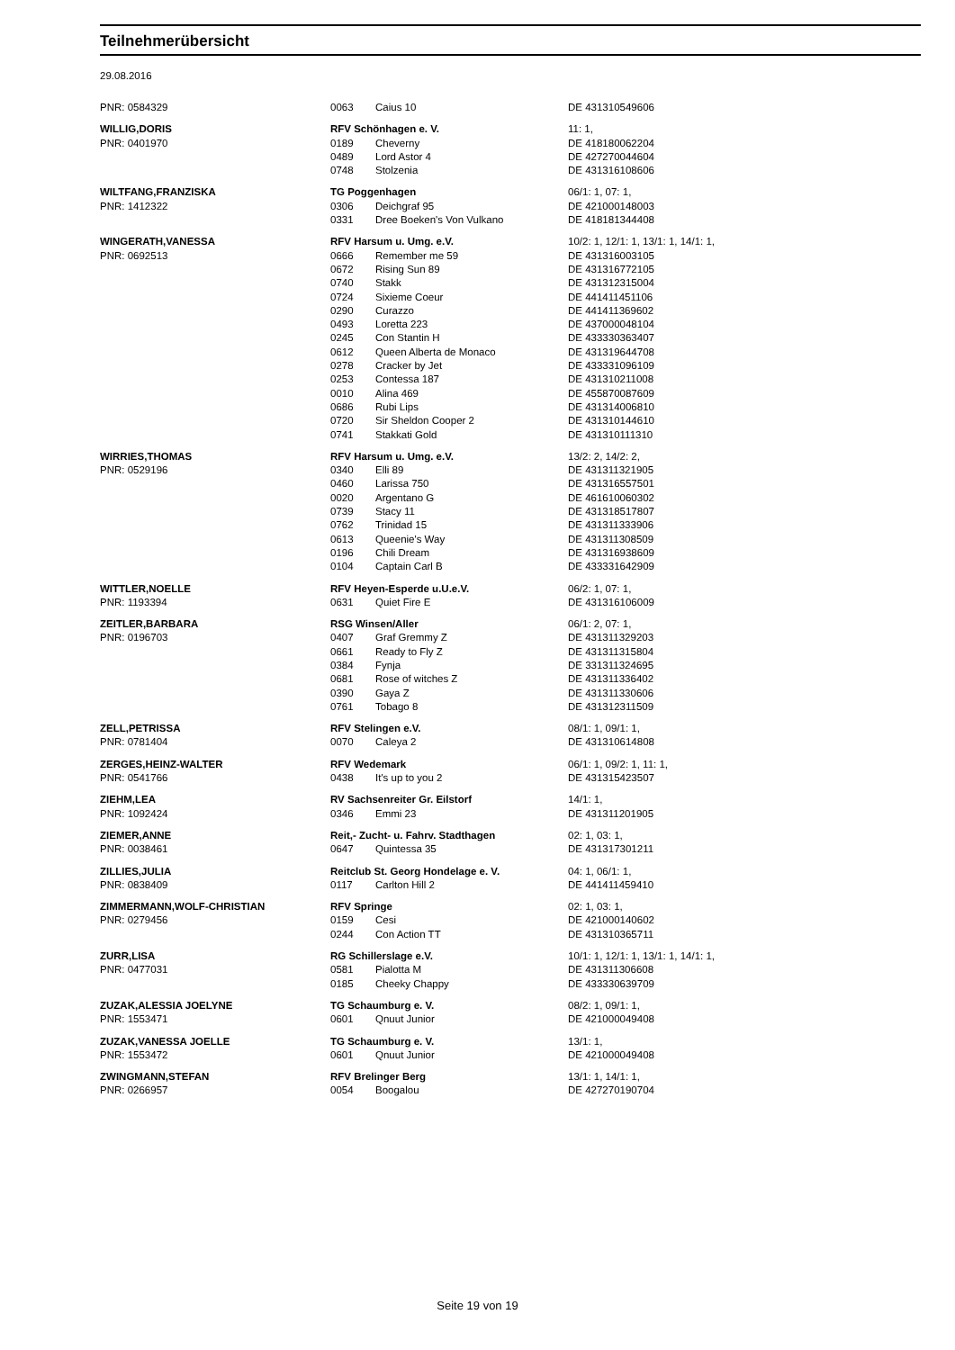Teilnehmerübersicht
29.08.2016
| PNR: 0584329 | 0063 | Caius 10 | DE 431310549606 |
| WILLIG,DORIS | RFV Schönhagen e. V. | | 11: 1, |
| PNR: 0401970 | 0189 | Cheverny | DE 418180062204 |
| | 0489 | Lord Astor 4 | DE 427270044604 |
| | 0748 | Stolzenia | DE 431316108606 |
| WILTFANG,FRANZISKA | TG Poggenhagen | | 06/1: 1, 07: 1, |
| PNR: 1412322 | 0306 | Deichgraf 95 | DE 421000148003 |
| | 0331 | Dree Boeken's Von Vulkano | DE 418181344408 |
| WINGERATH,VANESSA | RFV Harsum u. Umg. e.V. | | 10/2: 1, 12/1: 1, 13/1: 1, 14/1: 1, |
| PNR: 0692513 | 0666 | Remember me 59 | DE 431316003105 |
| | 0672 | Rising Sun 89 | DE 431316772105 |
| | 0740 | Stakk | DE 431312315004 |
| | 0724 | Sixieme Coeur | DE 441411451106 |
| | 0290 | Curazzo | DE 441411369602 |
| | 0493 | Loretta 223 | DE 437000048104 |
| | 0245 | Con Stantin H | DE 433330363407 |
| | 0612 | Queen Alberta de Monaco | DE 431319644708 |
| | 0278 | Cracker by Jet | DE 433331096109 |
| | 0253 | Contessa 187 | DE 431310211008 |
| | 0010 | Alina 469 | DE 455870087609 |
| | 0686 | Rubi Lips | DE 431314006810 |
| | 0720 | Sir Sheldon Cooper 2 | DE 431310144610 |
| | 0741 | Stakkati Gold | DE 431310111310 |
| WIRRIES,THOMAS | RFV Harsum u. Umg. e.V. | | 13/2: 2, 14/2: 2, |
| PNR: 0529196 | 0340 | Elli 89 | DE 431311321905 |
| | 0460 | Larissa 750 | DE 431316557501 |
| | 0020 | Argentano G | DE 461610060302 |
| | 0739 | Stacy 11 | DE 431318517807 |
| | 0762 | Trinidad 15 | DE 431311333906 |
| | 0613 | Queenie's Way | DE 431311308509 |
| | 0196 | Chili Dream | DE 431316938609 |
| | 0104 | Captain Carl B | DE 433331642909 |
| WITTLER,NOELLE | RFV Heyen-Esperde u.U.e.V. | | 06/2: 1, 07: 1, |
| PNR: 1193394 | 0631 | Quiet Fire E | DE 431316106009 |
| ZEITLER,BARBARA | RSG Winsen/Aller | | 06/1: 2, 07: 1, |
| PNR: 0196703 | 0407 | Graf Gremmy Z | DE 431311329203 |
| | 0661 | Ready to Fly Z | DE 431311315804 |
| | 0384 | Fynja | DE 331311324695 |
| | 0681 | Rose of witches Z | DE 431311336402 |
| | 0390 | Gaya Z | DE 431311330606 |
| | 0761 | Tobago 8 | DE 431312311509 |
| ZELL,PETRISSA | RFV Stelingen e.V. | | 08/1: 1, 09/1: 1, |
| PNR: 0781404 | 0070 | Caleya 2 | DE 431310614808 |
| ZERGES,HEINZ-WALTER | RFV Wedemark | | 06/1: 1, 09/2: 1, 11: 1, |
| PNR: 0541766 | 0438 | It's up to you 2 | DE 431315423507 |
| ZIEHM,LEA | RV Sachsenreiter Gr. Eilstorf | | 14/1: 1, |
| PNR: 1092424 | 0346 | Emmi 23 | DE 431311201905 |
| ZIEMER,ANNE | Reit,- Zucht- u. Fahrv. Stadthagen | | 02: 1, 03: 1, |
| PNR: 0038461 | 0647 | Quintessa 35 | DE 431317301211 |
| ZILLIES,JULIA | Reitclub St. Georg Hondelage e. V. | | 04: 1, 06/1: 1, |
| PNR: 0838409 | 0117 | Carlton Hill 2 | DE 441411459410 |
| ZIMMERMANN,WOLF-CHRISTIAN | RFV Springe | | 02: 1, 03: 1, |
| PNR: 0279456 | 0159 | Cesi | DE 421000140602 |
| | 0244 | Con Action TT | DE 431310365711 |
| ZURR,LISA | RG Schillerslage e.V. | | 10/1: 1, 12/1: 1, 13/1: 1, 14/1: 1, |
| PNR: 0477031 | 0581 | Pialotta M | DE 431311306608 |
| | 0185 | Cheeky Chappy | DE 433330639709 |
| ZUZAK,ALESSIA JOELYNE | TG Schaumburg e. V. | | 08/2: 1, 09/1: 1, |
| PNR: 1553471 | 0601 | Qnuut Junior | DE 421000049408 |
| ZUZAK,VANESSA JOELLE | TG Schaumburg e. V. | | 13/1: 1, |
| PNR: 1553472 | 0601 | Qnuut Junior | DE 421000049408 |
| ZWINGMANN,STEFAN | RFV Brelinger Berg | | 13/1: 1, 14/1: 1, |
| PNR: 0266957 | 0054 | Boogalou | DE 427270190704 |
Seite 19 von 19